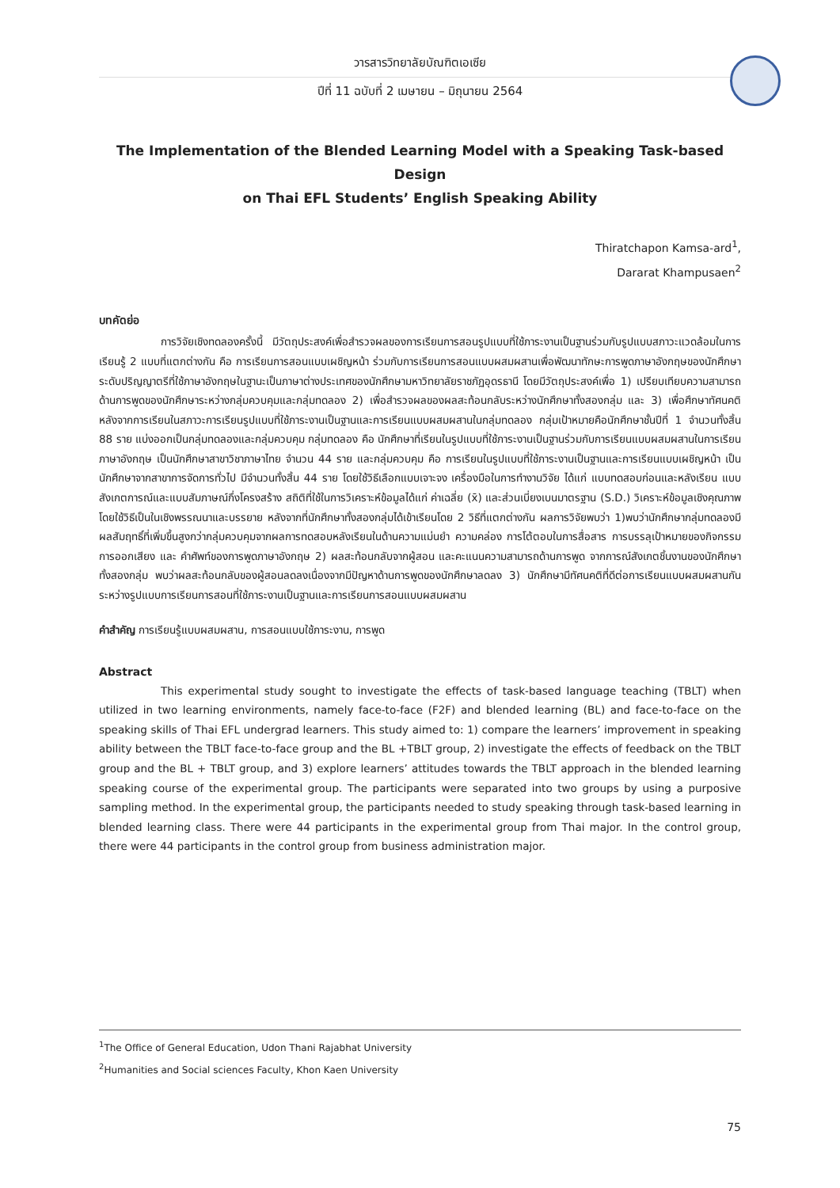วารสารวิทยาลัยบัณฑิตเอเซีย
ปีที่ 11 ฉบับที่ 2 เมษายน – มิถุนายน 2564
The Implementation of the Blended Learning Model with a Speaking Task-based Design
on Thai EFL Students’ English Speaking Ability
Thiratchapon Kamsa-ard<sup>1</sup>,
Dararat Khampusaen<sup>2</sup>
บทคัดย่อ
การวิจัยเชิงทดลองครั้งนี้ มีวัตถุประสงค์เพื่อสำรวจผลของการเรียนการสอนรูปแบบที่ใช้ภาระงานเป็นฐานร่วมกับรูปแบบสภาวะแวดล้อมในการเรียนรู้ 2 แบบที่แตกต่างกัน คือ การเรียนการสอนแบบเผชิญหน้า ร่วมกับการเรียนการสอนแบบผสมผสานเพื่อพัฒนาทักษะการพูดภาษาอังกฤษของนักศึกษาระดับปริญญาตรีที่ใช้ภาษาอังกฤษในฐานะเป็นภาษาต่างประเทศของนักศึกษามหาวิทยาลัยราชภัฏอุดรธานี โดยมีวัตถุประสงค์เพื่อ 1) เปรียบเทียบความสามารถด้านการพูดของนักศึกษาระหว่างกลุ่มควบคุมและกลุ่มทดลอง 2) เพื่อสำรวจผลของผลสะท้อนกลับระหว่างนักศึกษาทั้งสองกลุ่ม และ 3) เพื่อศึกษาทัศนคติหลังจากการเรียนในสภาวะการเรียนรูปแบบที่ใช้ภาระงานเป็นฐานและการเรียนแบบผสมผสานในกลุ่มทดลอง กลุ่มเป้าหมายคือนักศึกษาชั้นปีที่ 1 จำนวนทั้งสิ้น 88 ราย แบ่งออกเป็นกลุ่มทดลองและกลุ่มควบคุม กลุ่มทดลอง คือ นักศึกษาที่เรียนในรูปแบบที่ใช้ภาระงานเป็นฐานร่วมกับการเรียนแบบผสมผสานในการเรียนภาษาอังกฤษ เป็นนักศึกษาสาขาวิชาภาษาไทย จำนวน 44 ราย และกลุ่มควบคุม คือ การเรียนในรูปแบบที่ใช้ภาระงานเป็นฐานและการเรียนแบบเผชิญหน้า เป็นนักศึกษาจากสาขาการจัดการทั่วไป มีจำนวนทั้งสิ้น 44 ราย โดยใช้วิธีเลือกแบบเจาะจง เครื่องมือในการทำงานวิจัย ได้แก่ แบบทดสอบก่อนและหลังเรียน แบบสังเกตการณ์และแบบสัมภาษณ์กึ่งโครงสร้าง สถิติที่ใช้ในการวิเคราะห์ข้อมูลได้แก่ ค่าเฉลี่ย (x̄) และส่วนเบี่ยงเบนมาตรฐาน (S.D.) วิเคราะห์ข้อมูลเชิงคุณภาพโดยใช้วิธีเป็นในเชิงพรรณนาและบรรยาย หลังจากที่นักศึกษาทั้งสองกลุ่มได้เข้าเรียนโดย 2 วิธีที่แตกต่างกัน ผลการวิจัยพบว่า 1)พบว่านักศึกษากลุ่มทดลองมีผลสัมฤทธิ์ที่เพิ่มขึ้นสูงกว่ากลุ่มควบคุมจากผลการทดสอบหลังเรียนในด้านความแม่นยำ ความคล่อง การโต้ตอบในการสื่อสาร การบรรลุเป้าหมายของกิจกรรม การออกเสียง และ คำศัพท์ของการพูดภาษาอังกฤษ 2) ผลสะท้อนกลับจากผู้สอน และคะแนนความสามารถด้านการพูด จากการณ์สังเกตชิ้นงานของนักศึกษาทั้งสองกลุ่ม พบว่าผลสะท้อนกลับของผู้สอนลดลงเนื่องจากมีปัญหาด้านการพูดของนักศึกษาลดลง 3) นักศึกษามีทัศนคติที่ดีต่อการเรียนแบบผสมผสานกันระหว่างรูปแบบการเรียนการสอนที่ใช้ภาระงานเป็นฐานและการเรียนการสอนแบบผสมผสาน
คำสำคัญ การเรียนรู้แบบผสมผสาน, การสอนแบบใช้ภาระงาน, การพูด
Abstract
This experimental study sought to investigate the effects of task-based language teaching (TBLT) when utilized in two learning environments, namely face-to-face (F2F) and blended learning (BL) and face-to-face on the speaking skills of Thai EFL undergrad learners. This study aimed to: 1) compare the learners’ improvement in speaking ability between the TBLT face-to-face group and the BL +TBLT group, 2) investigate the effects of feedback on the TBLT group and the BL + TBLT group, and 3) explore learners’ attitudes towards the TBLT approach in the blended learning speaking course of the experimental group. The participants were separated into two groups by using a purposive sampling method. In the experimental group, the participants needed to study speaking through task-based learning in blended learning class. There were 44 participants in the experimental group from Thai major. In the control group, there were 44 participants in the control group from business administration major.
<sup>1</sup> The Office of General Education, Udon Thani Rajabhat University
<sup>2</sup> Humanities and Social sciences Faculty, Khon Kaen University
75